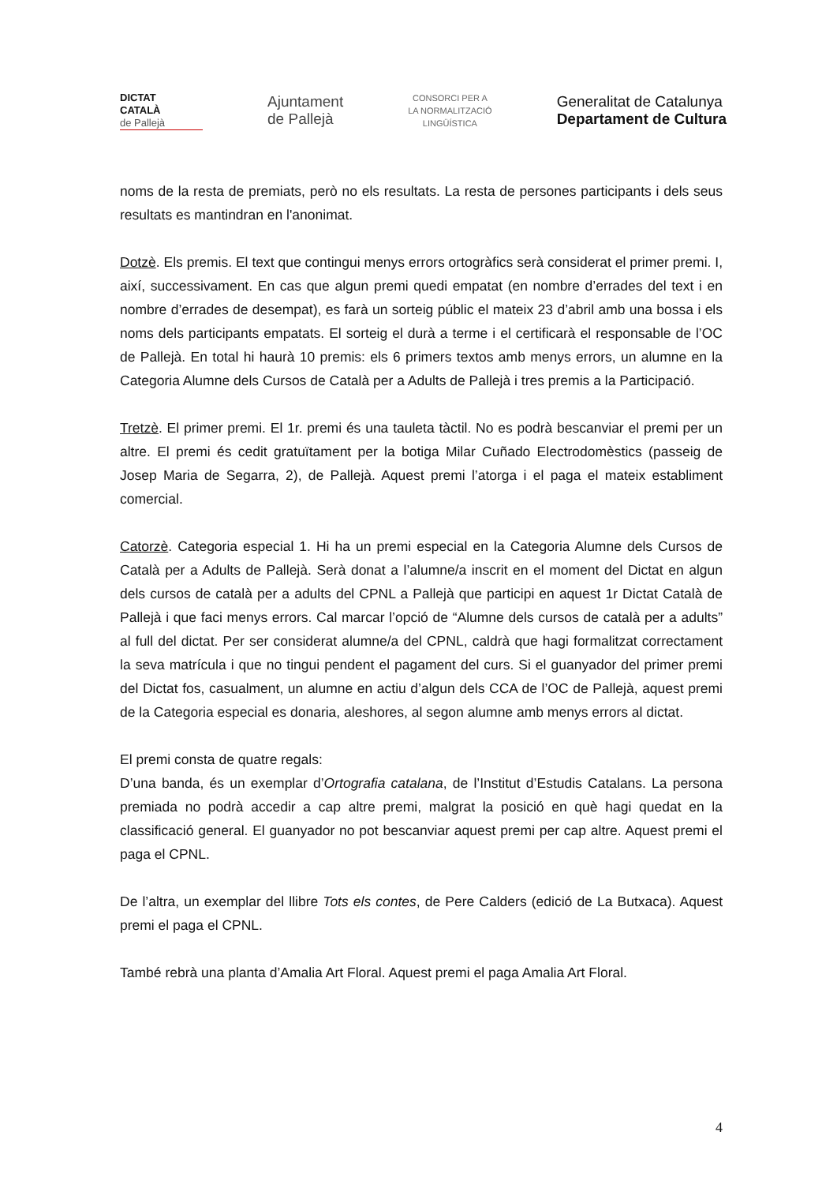DICTAT
CATALÀ
de Pallejà
Ajuntament
de Pallejà
CONSORCI PER A
LA NORMALITZACIÓ
LINGÜÍSTICA
Generalitat de Catalunya
Departament de Cultura
noms de la resta de premiats, però no els resultats. La resta de persones participants i dels seus resultats es mantindran en l'anonimat.
Dotzè. Els premis. El text que contingui menys errors ortogràfics serà considerat el primer premi. I, així, successivament. En cas que algun premi quedi empatat (en nombre d’errades del text i en nombre d’errades de desempat), es farà un sorteig públic el mateix 23 d’abril amb una bossa i els noms dels participants empatats. El sorteig el durà a terme i el certificarà el responsable de l’OC de Pallejà. En total hi haurà 10 premis: els 6 primers textos amb menys errors, un alumne en la Categoria Alumne dels Cursos de Català per a Adults de Pallejà i tres premis a la Participació.
Tretzè. El primer premi. El 1r. premi és una tauleta tàctil. No es podrà bescanviar el premi per un altre. El premi és cedit gratuïtament per la botiga Milar Cuñado Electrodomèstics (passeig de Josep Maria de Segarra, 2), de Pallejà. Aquest premi l’atorga i el paga el mateix establiment comercial.
Catorzè. Categoria especial 1. Hi ha un premi especial en la Categoria Alumne dels Cursos de Català per a Adults de Pallejà. Serà donat a l’alumne/a inscrit en el moment del Dictat en algun dels cursos de català per a adults del CPNL a Pallejà que participi en aquest 1r Dictat Català de Pallejà i que faci menys errors. Cal marcar l’opció de “Alumne dels cursos de català per a adults” al full del dictat. Per ser considerat alumne/a del CPNL, caldrà que hagi formalitzat correctament la seva matrícula i que no tingui pendent el pagament del curs. Si el guanyador del primer premi del Dictat fos, casualment, un alumne en actiu d’algun dels CCA de l’OC de Pallejà, aquest premi de la Categoria especial es donaria, aleshores, al segon alumne amb menys errors al dictat.
El premi consta de quatre regals:
D’una banda, és un exemplar d’Ortografia catalana, de l’Institut d’Estudis Catalans. La persona premiada no podrà accedir a cap altre premi, malgrat la posició en què hagi quedat en la classificació general. El guanyador no pot bescanviar aquest premi per cap altre. Aquest premi el paga el CPNL.
De l’altra, un exemplar del llibre Tots els contes, de Pere Calders (edició de La Butxaca). Aquest premi el paga el CPNL.
També rebrà una planta d’Amalia Art Floral. Aquest premi el paga Amalia Art Floral.
4